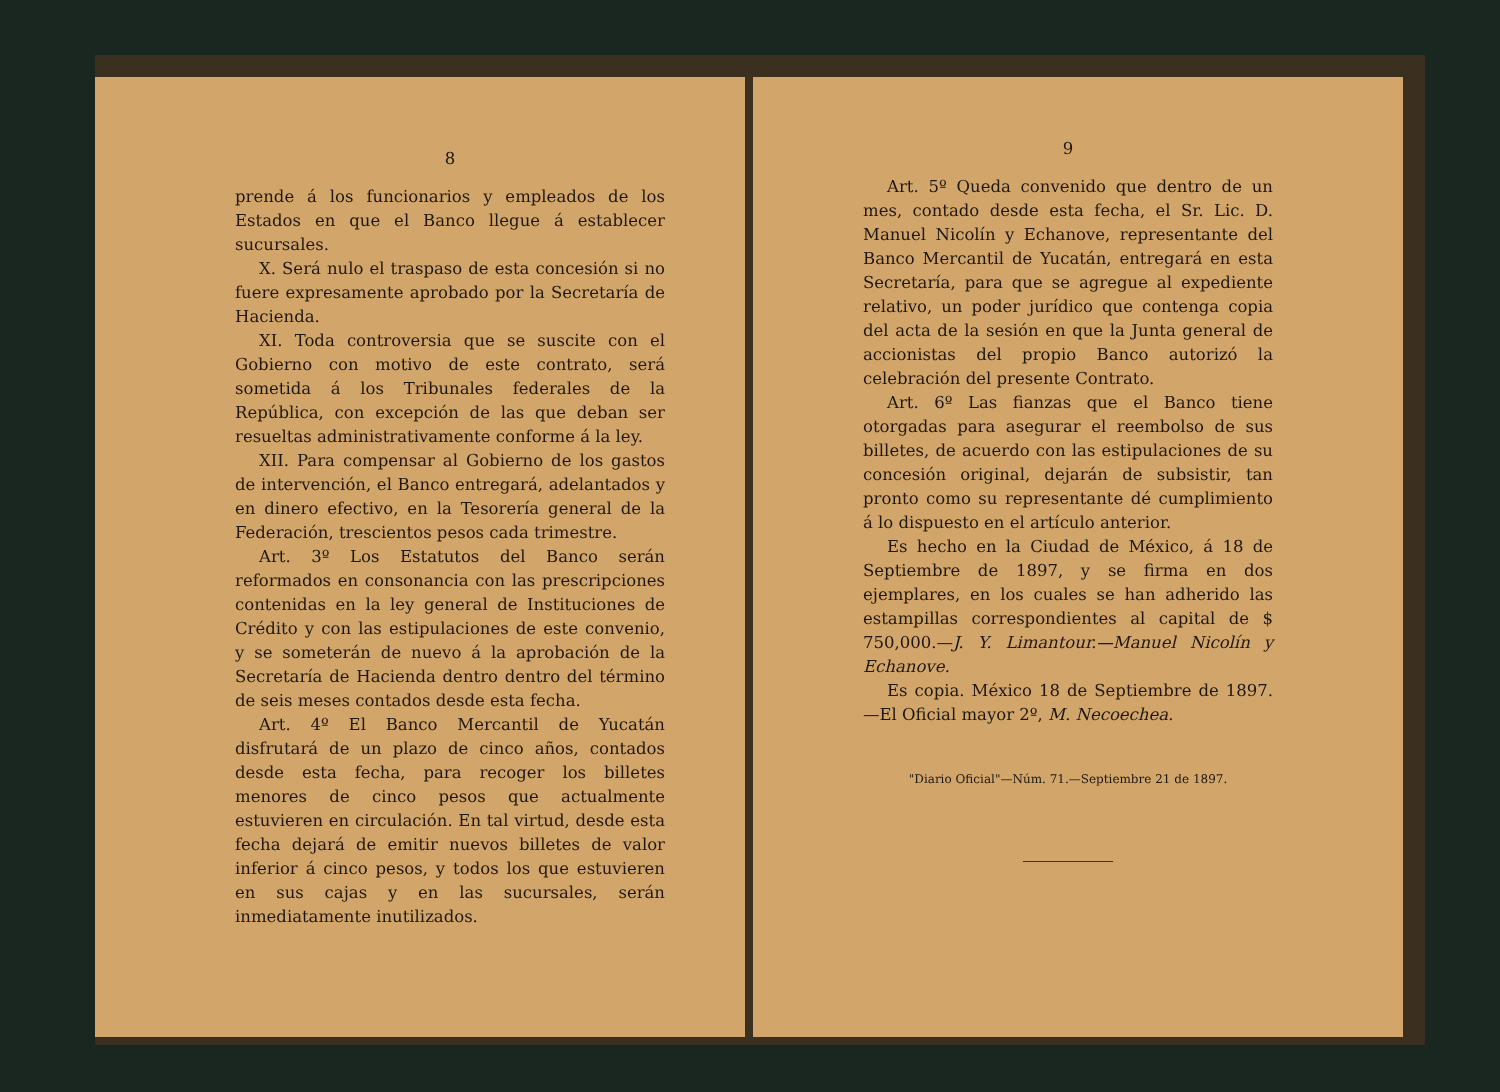8
prende á los funcionarios y empleados de los Estados en que el Banco llegue á establecer sucursales.
X. Será nulo el traspaso de esta concesión si no fuere expresamente aprobado por la Secretaría de Hacienda.
XI. Toda controversia que se suscite con el Gobierno con motivo de este contrato, será sometida á los Tribunales federales de la República, con excepción de las que deban ser resueltas administrativamente conforme á la ley.
XII. Para compensar al Gobierno de los gastos de intervención, el Banco entregará, adelantados y en dinero efectivo, en la Tesorería general de la Federación, trescientos pesos cada trimestre.
Art. 3º Los Estatutos del Banco serán reformados en consonancia con las prescripciones contenidas en la ley general de Instituciones de Crédito y con las estipulaciones de este convenio, y se someterán de nuevo á la aprobación de la Secretaría de Hacienda dentro dentro del término de seis meses contados desde esta fecha.
Art. 4º El Banco Mercantil de Yucatán disfrutará de un plazo de cinco años, contados desde esta fecha, para recoger los billetes menores de cinco pesos que actualmente estuvieren en circulación. En tal virtud, desde esta fecha dejará de emitir nuevos billetes de valor inferior á cinco pesos, y todos los que estuvieren en sus cajas y en las sucursales, serán inmediatamente inutilizados.
9
Art. 5º Queda convenido que dentro de un mes, contado desde esta fecha, el Sr. Lic. D. Manuel Nicolín y Echanove, representante del Banco Mercantil de Yucatán, entregará en esta Secretaría, para que se agregue al expediente relativo, un poder jurídico que contenga copia del acta de la sesión en que la Junta general de accionistas del propio Banco autorizó la celebración del presente Contrato.
Art. 6º Las fianzas que el Banco tiene otorgadas para asegurar el reembolso de sus billetes, de acuerdo con las estipulaciones de su concesión original, dejarán de subsistir, tan pronto como su representante dé cumplimiento á lo dispuesto en el artículo anterior.
Es hecho en la Ciudad de México, á 18 de Septiembre de 1897, y se firma en dos ejemplares, en los cuales se han adherido las estampillas correspondientes al capital de $ 750,000.—J. Y. Limantour.—Manuel Nicolín y Echanove.
Es copia. México 18 de Septiembre de 1897.—El Oficial mayor 2º, M. Necoechea.
"Diario Oficial"—Núm. 71.—Septiembre 21 de 1897.